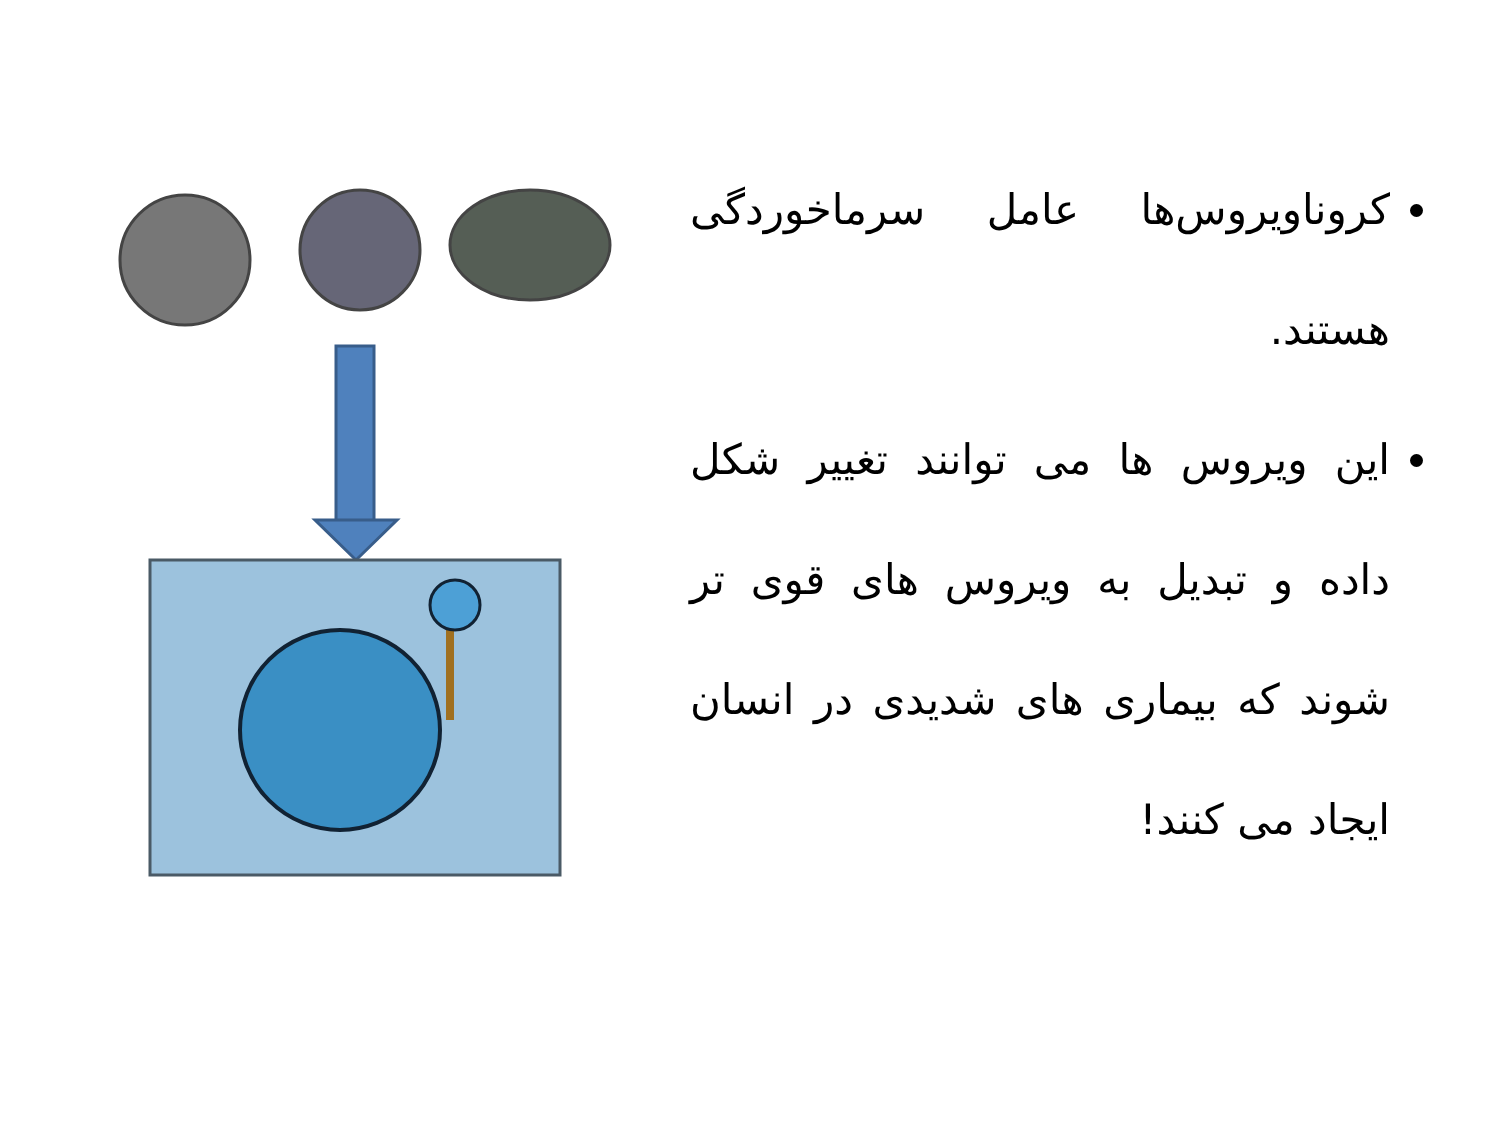کروناویروس‌ها عامل سرماخوردگی هستند.
این ویروس ها می توانند تغییر شکل داده و تبدیل به ویروس های قوی تر شوند که بیماری های شدیدی در انسان ایجاد می کنند!